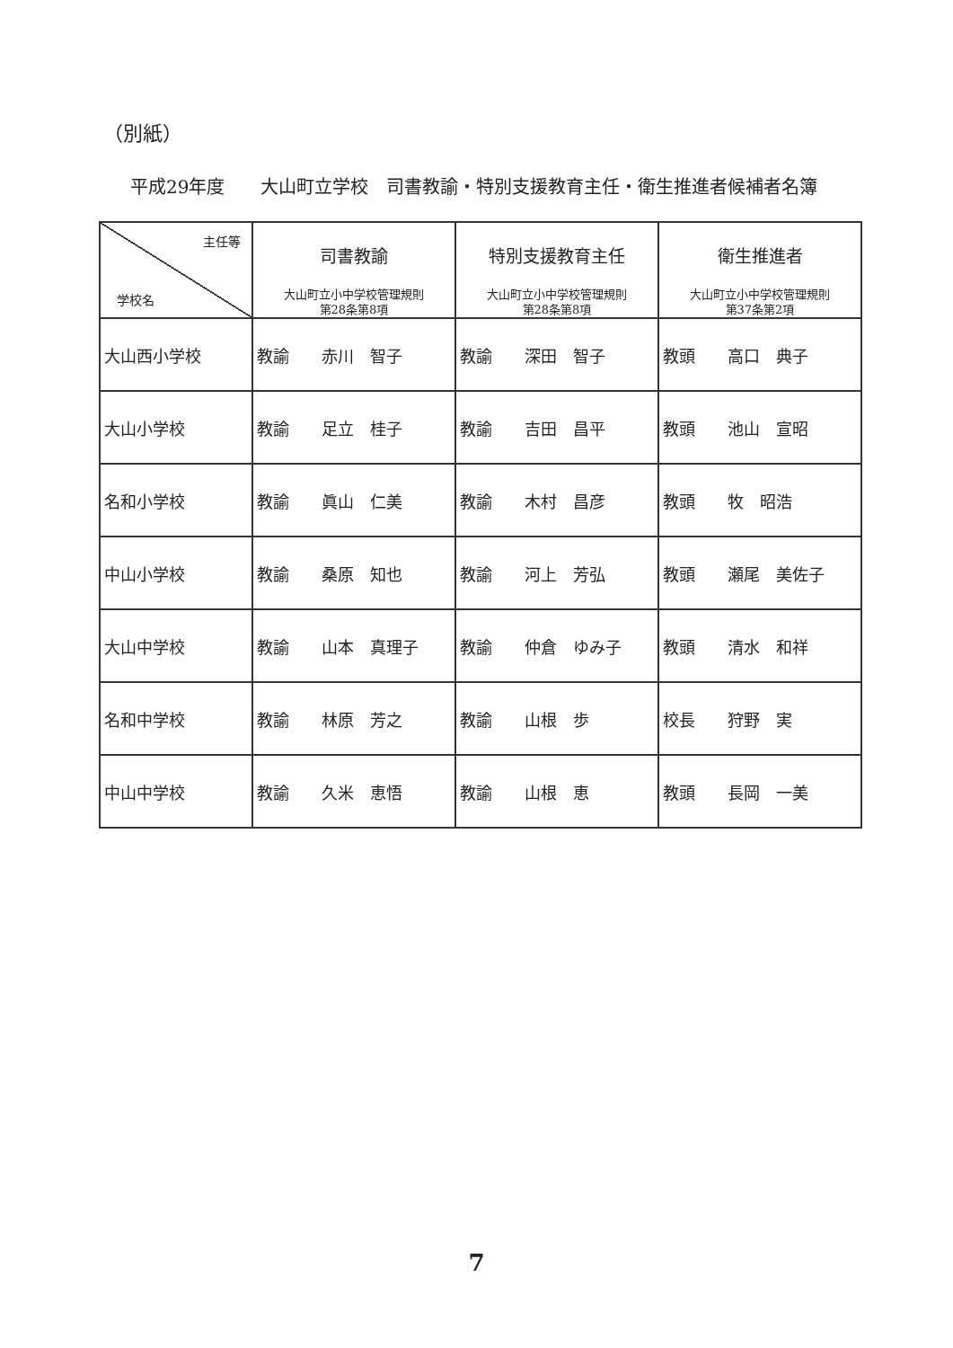（別紙）
平成29年度　　大山町立学校　司書教諭・特別支援教育主任・衛生推進者候補者名簿
| 主任等 学校名 | 司書教諭 大山町立小中学校管理規則 第28条第8項 | 特別支援教育主任 大山町立小中学校管理規則 第28条第8項 | 衛生推進者 大山町立小中学校管理規則 第37条第2項 |
| --- | --- | --- | --- |
| 大山西小学校 | 教諭 赤川 智子 | 教諭 深田 智子 | 教頭 高口 典子 |
| 大山小学校 | 教諭 足立 桂子 | 教諭 吉田 昌平 | 教頭 池山 宣昭 |
| 名和小学校 | 教諭 眞山 仁美 | 教諭 木村 昌彦 | 教頭 牧 昭浩 |
| 中山小学校 | 教諭 桑原 知也 | 教諭 河上 芳弘 | 教頭 瀬尾 美佐子 |
| 大山中学校 | 教諭 山本 真理子 | 教諭 仲倉 ゆみ子 | 教頭 清水 和祥 |
| 名和中学校 | 教諭 林原 芳之 | 教諭 山根 歩 | 校長 狩野 実 |
| 中山中学校 | 教諭 久米 恵悟 | 教諭 山根 恵 | 教頭 長岡 一美 |
7